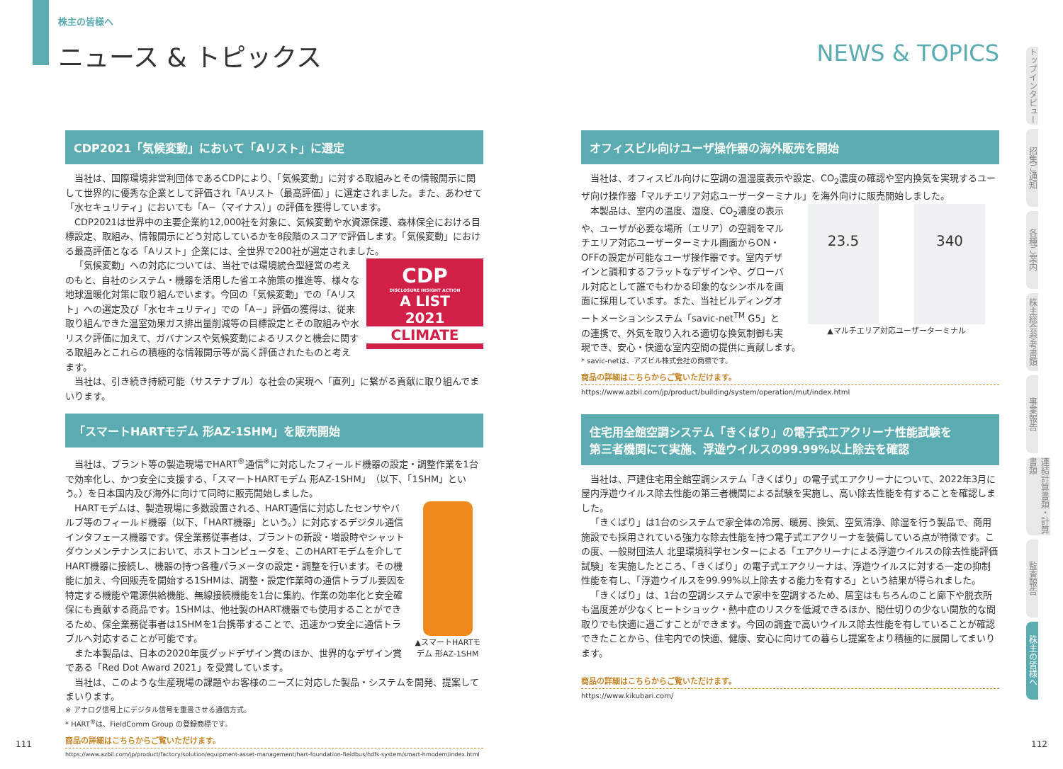株主の皆様へ
ニュース & トピックス NEWS & TOPICS
CDP2021「気候変動」において「Aリスト」に選定
当社は、国際環境非営利団体であるCDPにより、「気候変動」に対する取組みとその情報開示に関して世界的に優秀な企業として評価され「Aリスト（最高評価）」に選定されました。また、あわせて「水セキュリティ」においても「A−（マイナス）」の評価を獲得しています。
CDP2021は世界中の主要企業約12,000社を対象に、気候変動や水資源保護、森林保全における目標設定、取組み、情報開示にどう対応しているかを8段階のスコアで評価します。「気候変動」における最高評価となる「Aリスト」企業には、全世界で200社が選定されました。
CDP
DISCLOSURE INSIGHT ACTION
A LIST
2021
CLIMATE
「気候変動」への対応については、当社では環境統合型経営の考えのもと、自社のシステム・機器を活用した省エネ施策の推進等、様々な地球温暖化対策に取り組んでいます。今回の「気候変動」での「Aリスト」への選定及び「水セキュリティ」での「A−」評価の獲得は、従来取り組んできた温室効果ガス排出量削減等の目標設定とその取組みや水リスク評価に加えて、ガバナンスや気候変動によるリスクと機会に関する取組みとこれらの積極的な情報開示等が高く評価されたものと考えます。
当社は、引き続き持続可能（サステナブル）な社会の実現へ「直列」に繋がる貢献に取り組んでまいります。
「スマートHARTモデム 形AZ-1SHM」を販売開始
当社は、プラント等の製造現場でHART<sup>®</sup>通信<sup>※</sup>に対応したフィールド機器の設定・調整作業を1台で効率化し、かつ安全に支援する、「スマートHARTモデム 形AZ-1SHM」（以下、「1SHM」という。）を日本国内及び海外に向けて同時に販売開始しました。
▲スマートHARTモデム 形AZ-1SHM
HARTモデムは、製造現場に多数設置される、HART通信に対応したセンサやバルブ等のフィールド機器（以下、「HART機器」という。）に対応するデジタル通信インタフェース機器です。保全業務従事者は、プラントの新設・増設時やシャットダウンメンテナンスにおいて、ホストコンピュータを、このHARTモデムを介してHART機器に接続し、機器の持つ各種パラメータの設定・調整を行います。その機能に加え、今回販売を開始する1SHMは、調整・設定作業時の通信トラブル要因を特定する機能や電源供給機能、無線接続機能を1台に集約、作業の効率化と安全確保にも貢献する商品です。1SHMは、他社製のHART機器でも使用することができるため、保全業務従事者は1SHMを1台携帯することで、迅速かつ安全に通信トラブルへ対応することが可能です。
また本製品は、日本の2020年度グッドデザイン賞のほか、世界的なデザイン賞である「Red Dot Award 2021」を受賞しています。
当社は、このような生産現場の課題やお客様のニーズに対応した製品・システムを開発、提案してまいります。
※ アナログ信号上にデジタル信号を重畳させる通信方式。
* HART<sup>®</sup>は、FieldComm Group の登録商標です。
商品の詳細はこちらからご覧いただけます。
https://www.azbil.com/jp/product/factory/solution/equipment-asset-management/hart-foundation-fieldbus/hdfs-system/smart-hmodem/index.html
オフィスビル向けユーザ操作器の海外販売を開始
当社は、オフィスビル向けに空調の温湿度表示や設定、CO<sub>2</sub>濃度の確認や室内換気を実現するユーザ向け操作器「マルチエリア対応ユーザーターミナル」を海外向けに販売開始しました。
23.5 340
▲マルチエリア対応ユーザーターミナル
本製品は、室内の温度、湿度、CO<sub>2</sub>濃度の表示や、ユーザが必要な場所（エリア）の空調をマルチエリア対応ユーザーターミナル画面からON・OFFの設定が可能なユーザ操作器です。室内デザインと調和するフラットなデザインや、グローバル対応として誰でもわかる印象的なシンボルを画面に採用しています。また、当社ビルディングオートメーションシステム「savic-net<sup>TM</sup> G5」との連携で、外気を取り入れる適切な換気制御も実現でき、安心・快適な室内空間の提供に貢献します。
* savic-netは、アズビル株式会社の商標です。
商品の詳細はこちらからご覧いただけます。
https://www.azbil.com/jp/product/building/system/operation/mut/index.html
住宅用全館空調システム「きくばり」の電子式エアクリーナ性能試験を
第三者機関にて実施、浮遊ウイルスの99.99%以上除去を確認
当社は、戸建住宅用全館空調システム「きくばり」の電子式エアクリーナについて、2022年3月に屋内浮遊ウイルス除去性能の第三者機関による試験を実施し、高い除去性能を有することを確認しました。
「きくばり」は1台のシステムで家全体の冷房、暖房、換気、空気清浄、除湿を行う製品で、商用施設でも採用されている強力な除去性能を持つ電子式エアクリーナを装備している点が特徴です。この度、一般財団法人 北里環境科学センターによる「エアクリーナによる浮遊ウイルスの除去性能評価試験」を実施したところ、「きくばり」の電子式エアクリーナは、浮遊ウイルスに対する一定の抑制性能を有し、「浮遊ウイルスを99.99%以上除去する能力を有する」という結果が得られました。
「きくばり」は、1台の空調システムで家中を空調するため、居室はもちろんのこと廊下や脱衣所も温度差が少なくヒートショック・熱中症のリスクを低減できるほか、間仕切りの少ない開放的な間取りでも快適に過ごすことができます。今回の調査で高いウイルス除去性能を有していることが確認できたことから、住宅内での快適、健康、安心に向けての暮らし提案をより積極的に展開してまいります。
商品の詳細はこちらからご覧いただけます。
https://www.kikubari.com/
トップインタビュー
招集ご通知
各種ご案内
株主総会参考書類
事業報告
連結計算書類・計算書類
監査報告
株主の皆様へ
111 112